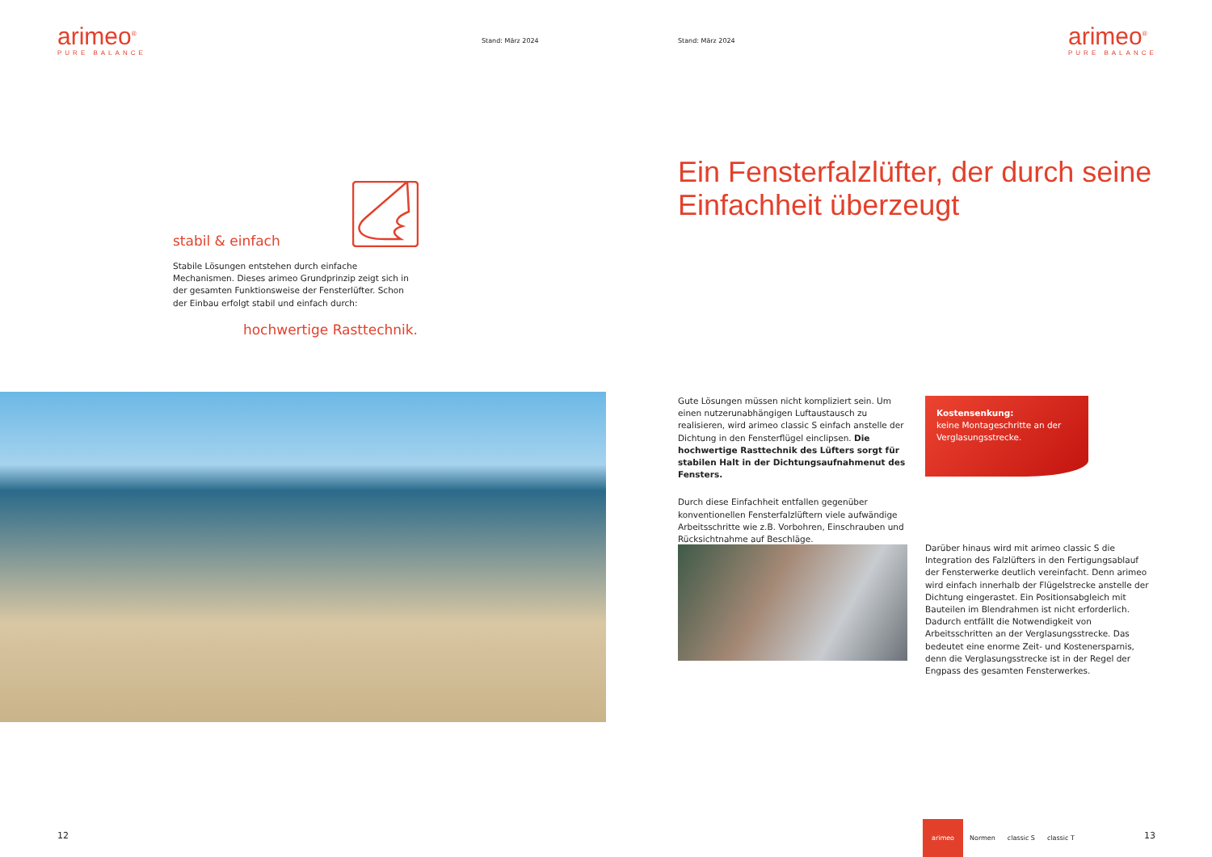arimeo<sup>®</sup>
PURE BALANCE
Stand: März 2024
stabil & einfach
Stabile Lösungen entstehen durch einfache Mechanismen. Dieses arimeo Grundprinzip zeigt sich in der gesamten Funktionsweise der Fensterlüfter. Schon der Einbau erfolgt stabil und einfach durch:
hochwertige Rasttechnik.
12
Stand: März 2024 arimeo<sup>®</sup>
PURE BALANCE
Ein Fensterfalzlüfter, der durch seine Einfachheit überzeugt
Gute Lösungen müssen nicht kompliziert sein. Um einen nutzerunabhängigen Luftaustausch zu realisieren, wird arimeo classic S einfach anstelle der Dichtung in den Fensterflügel einclipsen. Die hochwertige Rasttechnik des Lüfters sorgt für stabilen Halt in der Dichtungsaufnahmenut des Fensters.
Durch diese Einfachheit entfallen gegenüber konventionellen Fensterfalzlüftern viele aufwändige Arbeitsschritte wie z.B. Vorbohren, Einschrauben und Rücksichtnahme auf Beschläge.
Kostensenkung:
keine Montageschritte an der Verglasungsstrecke.
Darüber hinaus wird mit arimeo classic S die Integration des Falzlüfters in den Fertigungsablauf der Fensterwerke deutlich vereinfacht. Denn arimeo wird einfach innerhalb der Flügelstrecke anstelle der Dichtung eingerastet. Ein Positionsabgleich mit Bauteilen im Blendrahmen ist nicht erforderlich. Dadurch entfällt die Notwendigkeit von Arbeitsschritten an der Verglasungsstrecke. Das bedeutet eine enorme Zeit- und Kostenersparnis, denn die Verglasungsstrecke ist in der Regel der Engpass des gesamten Fensterwerkes.
arimeo Normen classic S classic T
13